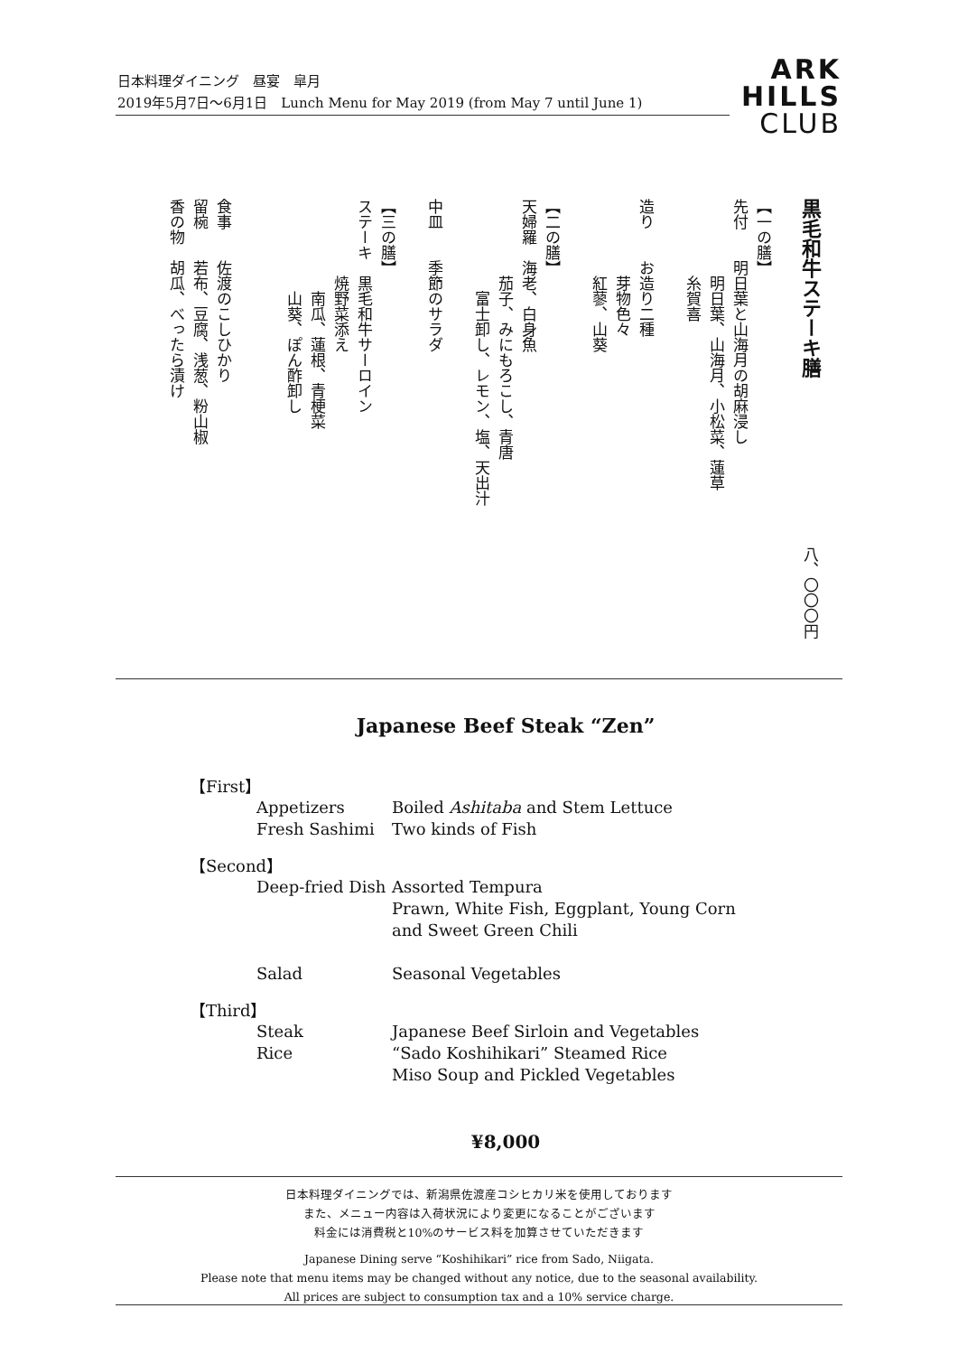日本料理ダイニング　昼宴　皐月
2019年5月7日～6月1日　Lunch Menu for May 2019 (from May 7 until June 1)
ARK
HILLS
CLUB
黒毛和牛ステーキ膳　　　　　　　　　　　八、〇〇〇円
【一の膳】
先付　　明日葉と山海月の胡麻浸し
　　　　　明日葉、山海月、小松菜、蓮草
　　　　　糸賀喜
造り　　お造り二種
　　　　　芽物色々
　　　　　紅蓼、山葵
【二の膳】
天婦羅　海老、白身魚
　　　　　茄子、みにもろこし、青唐
　　　　　　富士卸し、レモン、塩、天出汁
中皿　　季節のサラダ
【三の膳】
ステーキ　黒毛和牛サーロイン
　　　　　焼野菜添え
　　　　　　南瓜、蓮根、青梗菜
　　　　　　山葵、ぽん酢卸し
食事　　佐渡のこしひかり
留椀　　若布、豆腐、浅葱、粉山椒
香の物　胡瓜、べったら漬け
Japanese Beef Steak “Zen”
【First】
Appetizers Boiled Ashitaba and Stem Lettuce
Fresh Sashimi Two kinds of Fish
【Second】
Deep-fried Dish Assorted Tempura
Prawn, White Fish, Eggplant, Young Corn
and Sweet Green Chili
Salad Seasonal Vegetables
【Third】
Steak Japanese Beef Sirloin and Vegetables
Rice “Sado Koshihikari” Steamed Rice
Miso Soup and Pickled Vegetables
¥8,000
日本料理ダイニングでは、新潟県佐渡産コシヒカリ米を使用しております
また、メニュー内容は入荷状況により変更になることがございます
料金には消費税と10%のサービス料を加算させていただきます
Japanese Dining serve “Koshihikari” rice from Sado, Niigata.
Please note that menu items may be changed without any notice, due to the seasonal availability.
All prices are subject to consumption tax and a 10% service charge.